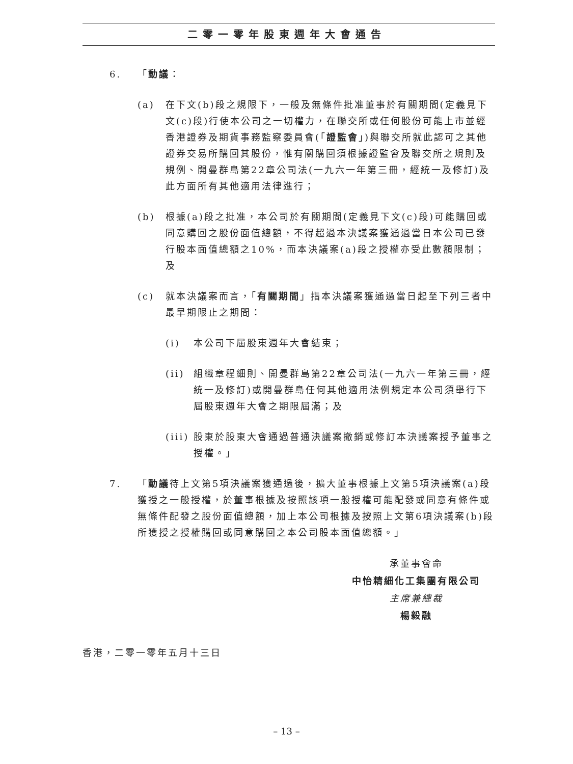二零一零年股東週年大會通告
6. 「動議：
(a) 在下文(b)段之規限下，一般及無條件批准董事於有關期間(定義見下文(c)段)行使本公司之一切權力，在聯交所或任何股份可能上市並經香港證券及期貨事務監察委員會(「證監會」)與聯交所就此認可之其他證券交易所購回其股份，惟有關購回須根據證監會及聯交所之規則及規例、開曼群島第22章公司法(一九六一年第三冊，經統一及修訂)及此方面所有其他適用法律進行；
(b) 根據(a)段之批准，本公司於有關期間(定義見下文(c)段)可能購回或同意購回之股份面值總額，不得超過本決議案獲通過當日本公司已發行股本面值總額之10%，而本決議案(a)段之授權亦受此數額限制；及
(c) 就本決議案而言，「有關期間」指本決議案獲通過當日起至下列三者中最早期限止之期間：
(i) 本公司下屆股東週年大會結束；
(ii)
組織章程細則、開曼群島第22章公司法(一九六一年第三冊，經統一及修訂)或開曼群島任何其他適用法例規定本公司須舉行下屆股東週年大會之期限屆滿；及
(iii)
股東於股東大會通過普通決議案撤銷或修訂本決議案授予董事之授權。」
7. 「動議待上文第5項決議案獲通過後，擴大董事根據上文第5項決議案(a)段獲授之一般授權，於董事根據及按照該項一般授權可能配發或同意有條件或無條件配發之股份面值總額，加上本公司根據及按照上文第6項決議案(b)段所獲授之授權購回或同意購回之本公司股本面值總額。」
承董事會命
中怡精細化工集團有限公司
主席兼總裁
楊毅融
香港，二零一零年五月十三日
– 13 –